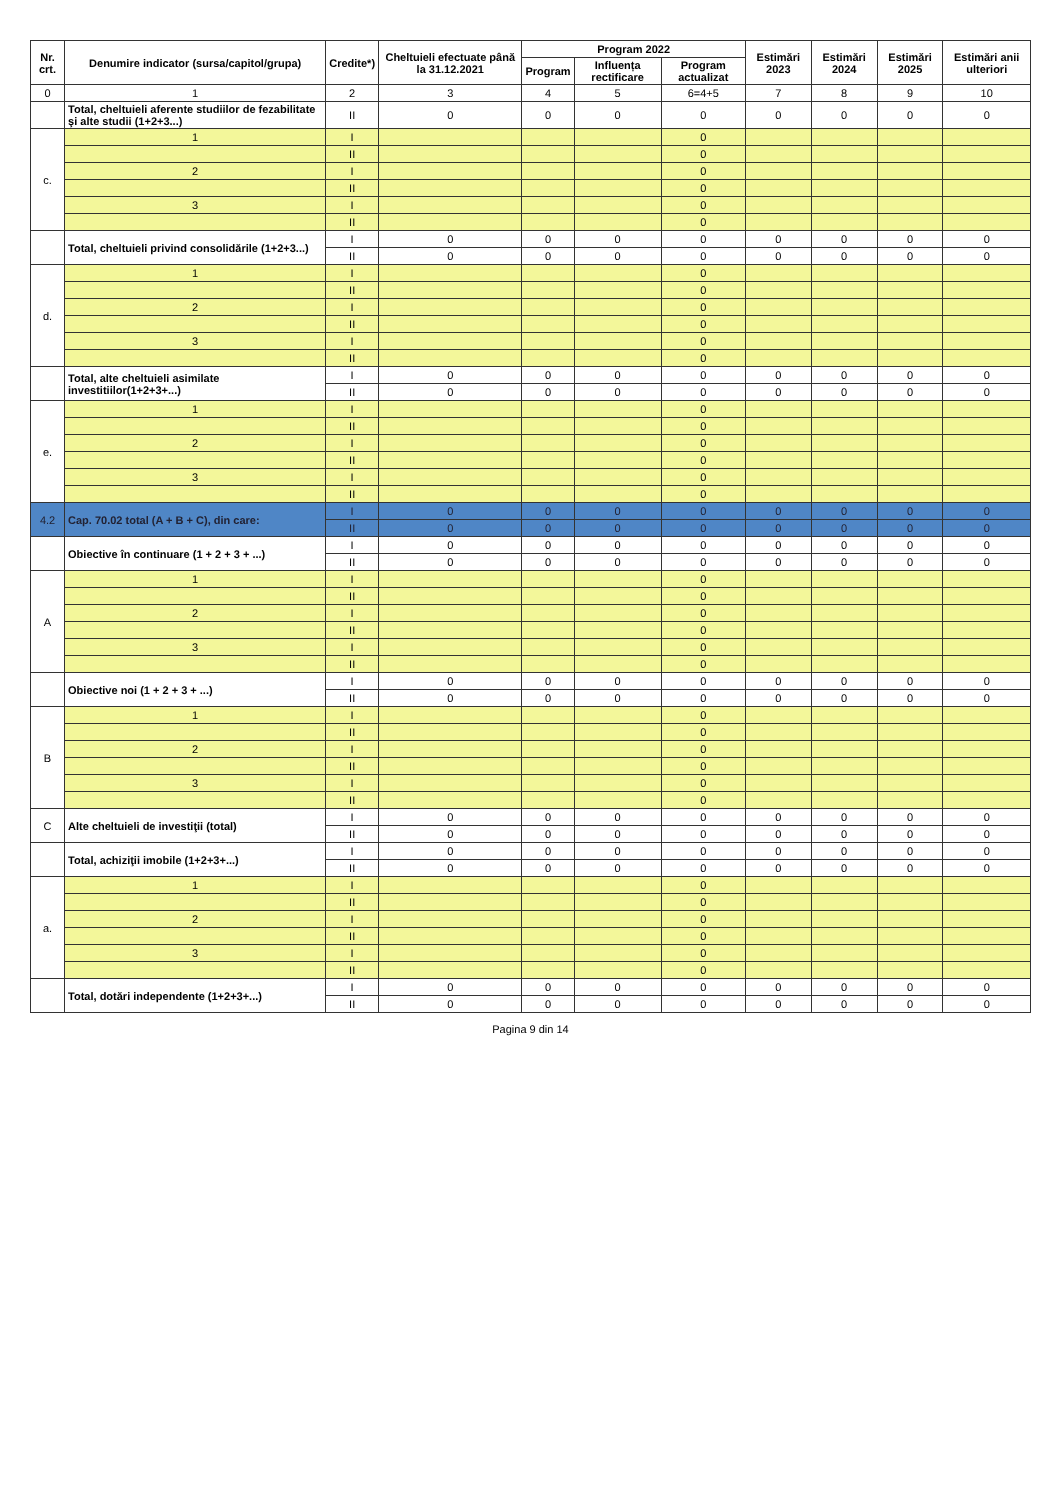| Nr. crt. | Denumire indicator (sursa/capitol/grupa) | Credite*) | Cheltuieli efectuate până la 31.12.2021 | Program 2022 | | | Estimări 2023 | Estimări 2024 | Estimări 2025 | Estimări anii ulteriori |
| --- | --- | --- | --- | --- | --- | --- | --- | --- | --- | --- |
| | | | | Program | Influența rectificare | Program actualizat | | | | |
| 0 | 1 | 2 | 3 | 4 | 5 | 6=4+5 | 7 | 8 | 9 | 10 |
| | Total, cheltuieli aferente studiilor de fezabilitate şi alte studii (1+2+3...) | II | 0 | 0 | 0 | 0 | 0 | 0 | 0 | 0 |
| c. | 1 | I | | | | 0 | | | | |
| | | II | | | | 0 | | | | |
| | 2 | I | | | | 0 | | | | |
| | | II | | | | 0 | | | | |
| | 3 | I | | | | 0 | | | | |
| | | II | | | | 0 | | | | |
| | Total, cheltuieli privind consolidările (1+2+3...) | I | 0 | 0 | 0 | 0 | 0 | 0 | 0 | 0 |
| | | II | 0 | 0 | 0 | 0 | 0 | 0 | 0 | 0 |
| d. | 1 | I | | | | 0 | | | | |
| | | II | | | | 0 | | | | |
| | 2 | I | | | | 0 | | | | |
| | | II | | | | 0 | | | | |
| | 3 | I | | | | 0 | | | | |
| | | II | | | | 0 | | | | |
| | Total, alte cheltuieli asimilate investitiilor(1+2+3+...) | I | 0 | 0 | 0 | 0 | 0 | 0 | 0 | 0 |
| | | II | 0 | 0 | 0 | 0 | 0 | 0 | 0 | 0 |
| e. | 1 | I | | | | 0 | | | | |
| | | II | | | | 0 | | | | |
| | 2 | I | | | | 0 | | | | |
| | | II | | | | 0 | | | | |
| | 3 | I | | | | 0 | | | | |
| | | II | | | | 0 | | | | |
| 4.2 | Cap. 70.02 total (A + B + C), din care: | I | 0 | 0 | 0 | 0 | 0 | 0 | 0 | 0 |
| | | II | 0 | 0 | 0 | 0 | 0 | 0 | 0 | 0 |
| | Obiective în continuare (1 + 2 + 3 + ...) | I | 0 | 0 | 0 | 0 | 0 | 0 | 0 | 0 |
| | | II | 0 | 0 | 0 | 0 | 0 | 0 | 0 | 0 |
| A | 1 | I | | | | 0 | | | | |
| | | II | | | | 0 | | | | |
| | 2 | I | | | | 0 | | | | |
| | | II | | | | 0 | | | | |
| | 3 | I | | | | 0 | | | | |
| | | II | | | | 0 | | | | |
| | Obiective noi (1 + 2 + 3 + ...) | I | 0 | 0 | 0 | 0 | 0 | 0 | 0 | 0 |
| | | II | 0 | 0 | 0 | 0 | 0 | 0 | 0 | 0 |
| B | 1 | I | | | | 0 | | | | |
| | | II | | | | 0 | | | | |
| | 2 | I | | | | 0 | | | | |
| | | II | | | | 0 | | | | |
| | 3 | I | | | | 0 | | | | |
| | | II | | | | 0 | | | | |
| C | Alte cheltuieli de investiţii (total) | I | 0 | 0 | 0 | 0 | 0 | 0 | 0 | 0 |
| | | II | 0 | 0 | 0 | 0 | 0 | 0 | 0 | 0 |
| | Total, achiziţii imobile (1+2+3+...) | I | 0 | 0 | 0 | 0 | 0 | 0 | 0 | 0 |
| | | II | 0 | 0 | 0 | 0 | 0 | 0 | 0 | 0 |
| a. | 1 | I | | | | 0 | | | | |
| | | II | | | | 0 | | | | |
| | 2 | I | | | | 0 | | | | |
| | | II | | | | 0 | | | | |
| | 3 | I | | | | 0 | | | | |
| | | II | | | | 0 | | | | |
| | Total, dotări independente (1+2+3+...) | I | 0 | 0 | 0 | 0 | 0 | 0 | 0 | 0 |
| | | II | 0 | 0 | 0 | 0 | 0 | 0 | 0 | 0 |
Pagina 9 din 14